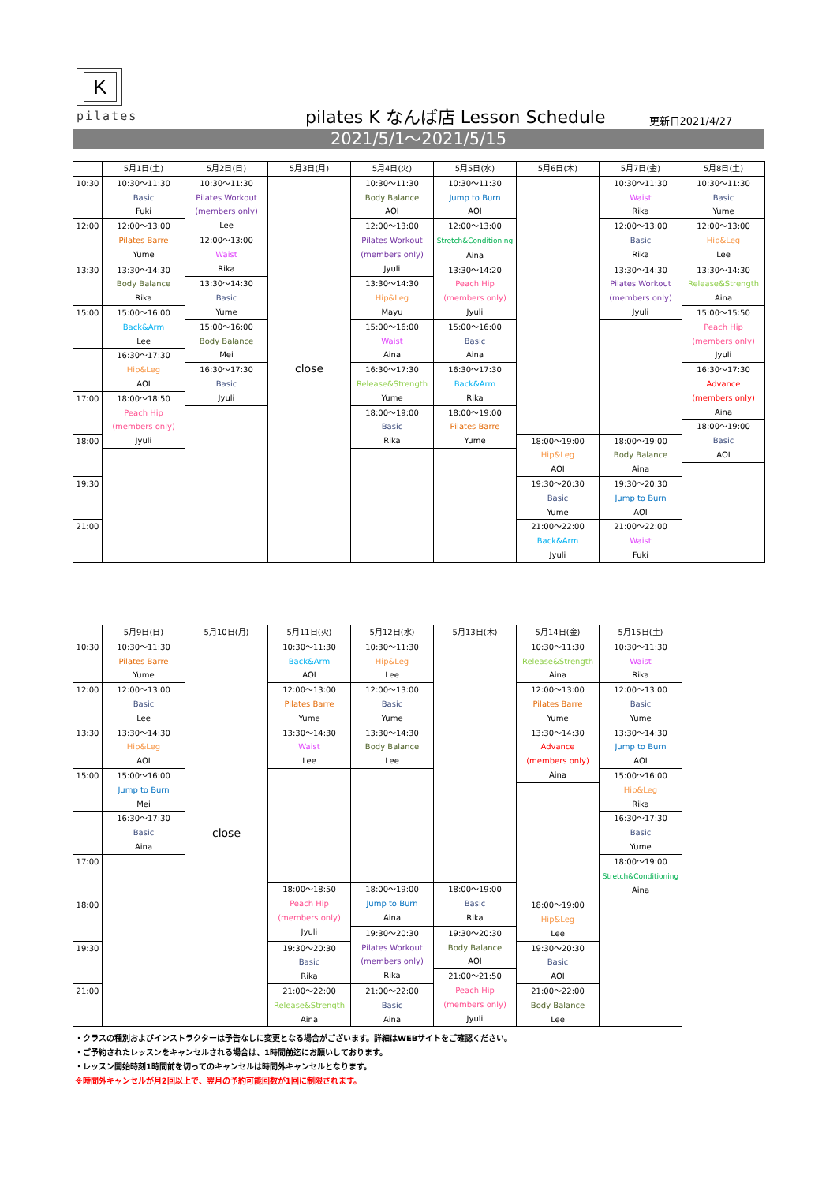K
pilates
pilates K なんば店 Lesson Schedule
更新日2021/4/27
2021/5/1～2021/5/15
| | 5月1日(土) | 5月2日(日) | 5月3日(月) | 5月4日(火) | 5月5日(水) | 5月6日(木) | 5月7日(金) | 5月8日(土) |
| --- | --- | --- | --- | --- | --- | --- | --- | --- |
| 10:30 | 10:30～11:30 Basic Fuki | 10:30～11:30 Pilates Workout (members only) Lee | close | 10:30～11:30 Body Balance AOI | 10:30～11:30 Jump to Burn AOI | | 10:30～11:30 Waist Rika | 10:30～11:30 Basic Yume |
| 12:00 | 12:00～13:00 Pilates Barre Yume | | | 12:00～13:00 Pilates Workout (members only) Jyuli | 12:00～13:00 Stretch&Conditioning Aina | | 12:00～13:00 Basic Rika | 12:00～13:00 Hip&Leg Lee |
| | | 12:00～13:00 Waist Rika | | | | | | |
| 13:30 | 13:30～14:30 Body Balance Rika | | | | 13:30～14:20 Peach Hip (members only) Jyuli | | 13:30～14:30 Pilates Workout (members only) Jyuli | 13:30～14:30 Release&Strength Aina |
| | | 13:30～14:30 Basic Yume | | 13:30～14:30 Hip&Leg Mayu | | | | |
| 15:00 | 15:00～16:00 Back&Arm Lee | | | | | | | 15:00～15:50 Peach Hip (members only) Jyuli |
| | | 15:00～16:00 Body Balance Mei | | 15:00～16:00 Waist Aina | 15:00～16:00 Basic Aina | | | |
| | 16:30～17:30 Hip&Leg AOI | | | | | | | |
| | | 16:30～17:30 Basic Jyuli | | 16:30～17:30 Release&Strength Yume | 16:30～17:30 Back&Arm Rika | | | 16:30～17:30 Advance (members only) Aina |
| 17:00 | 18:00～18:50 Peach Hip (members only) Jyuli | | | | | | | |
| | | | | 18:00～19:00 Basic Rika | 18:00～19:00 Pilates Barre Yume | | | |
| | | | | | | | | 18:00～19:00 Basic AOI |
| 18:00 | | | | | | 18:00～19:00 Hip&Leg AOI | 18:00～19:00 Body Balance Aina | |
| 19:30 | | | | | | 19:30～20:30 Basic Yume | 19:30～20:30 Jump to Burn AOI | |
| 21:00 | | | | | | 21:00～22:00 Back&Arm Jyuli | 21:00～22:00 Waist Fuki | |
| | 5月9日(日) | 5月10日(月) | 5月11日(火) | 5月12日(水) | 5月13日(木) | 5月14日(金) | 5月15日(土) |
| --- | --- | --- | --- | --- | --- | --- | --- |
| 10:30 | 10:30～11:30 Pilates Barre Yume | close | 10:30～11:30 Back&Arm AOI | 10:30～11:30 Hip&Leg Lee | | 10:30～11:30 Release&Strength Aina | 10:30～11:30 Waist Rika |
| 12:00 | 12:00～13:00 Basic Lee | | 12:00～13:00 Pilates Barre Yume | 12:00～13:00 Basic Yume | | 12:00～13:00 Pilates Barre Yume | 12:00～13:00 Basic Yume |
| 13:30 | 13:30～14:30 Hip&Leg AOI | | 13:30～14:30 Waist Lee | 13:30～14:30 Body Balance Lee | | 13:30～14:30 Advance (members only) Aina | 13:30～14:30 Jump to Burn AOI |
| 15:00 | 15:00～16:00 Jump to Burn Mei | | | | | | 15:00～16:00 Hip&Leg Rika |
| | 16:30～17:30 Basic Aina | | | | | | 16:30～17:30 Basic Yume |
| 17:00 | | | | | | | 18:00～19:00 Stretch&Conditioning Aina |
| | | | 18:00～18:50 Peach Hip (members only) Jyuli | 18:00～19:00 Jump to Burn Aina | 18:00～19:00 Basic Rika | | |
| 18:00 | | | | | | 18:00～19:00 Hip&Leg Lee | |
| | | | | 19:30～20:30 Pilates Workout (members only) Rika | 19:30～20:30 Body Balance AOI | | |
| 19:30 | | | 19:30～20:30 Basic Rika | | | 19:30～20:30 Basic AOI | |
| | | | | | 21:00～21:50 Peach Hip (members only) Jyuli | | |
| 21:00 | | | 21:00～22:00 Release&Strength Aina | 21:00～22:00 Basic Aina | | 21:00～22:00 Body Balance Lee | |
・クラスの種別およびインストラクターは予告なしに変更となる場合がございます。詳細はWEBサイトをご確認ください。
・ご予約されたレッスンをキャンセルされる場合は、1時間前迄にお願いしております。
・レッスン開始時刻1時間前を切ってのキャンセルは時間外キャンセルとなります。
※時間外キャンセルが月2回以上で、翌月の予約可能回数が1回に制限されます。